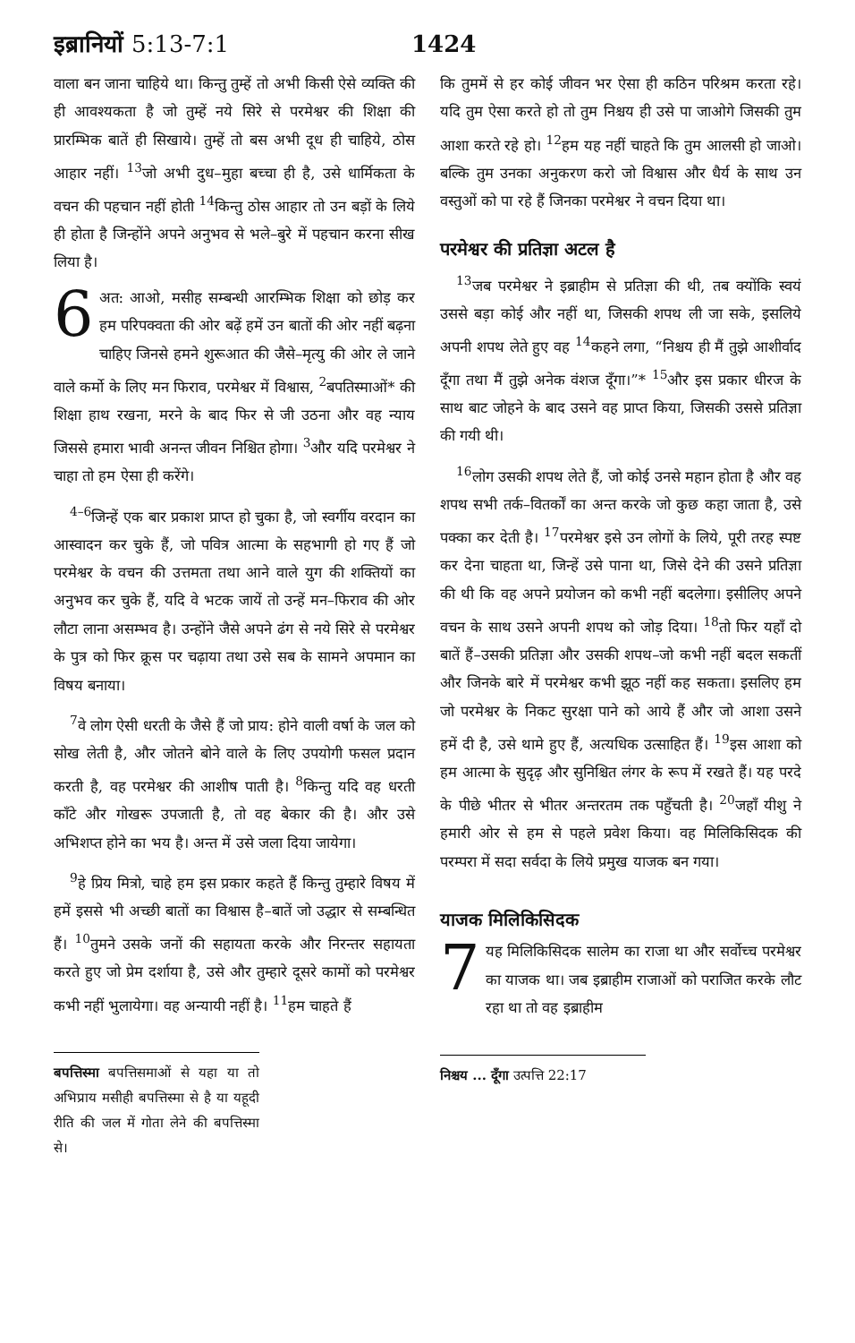इब्रानियों 5:13-7:1 1424
वाला बन जाना चाहिये था। किन्तु तुम्हें तो अभी किसी ऐसे व्यक्ति की ही आवश्यकता है जो तुम्हें नये सिरे से परमेश्वर की शिक्षा की प्रारम्भिक बातें ही सिखाये। तुम्हें तो बस अभी दूध ही चाहिये, ठोस आहार नहीं। <sup>13</sup>जो अभी दुध–मुहा बच्चा ही है, उसे धार्मिकता के वचन की पहचान नहीं होती <sup>14</sup>किन्तु ठोस आहार तो उन बड़ों के लिये ही होता है जिन्होंने अपने अनुभव से भले–बुरे में पहचान करना सीख लिया है।
6 अत: आओ, मसीह सम्बन्धी आरम्भिक शिक्षा को छोड़ कर हम परिपक्वता की ओर बढ़ें हमें उन बातों की ओर नहीं बढ़ना चाहिए जिनसे हमने शुरूआत की जैसे–मृत्यु की ओर ले जाने वाले कर्मो के लिए मन फिराव, परमेश्वर में विश्वास, <sup>2</sup>बपतिस्माओं* की शिक्षा हाथ रखना, मरने के बाद फिर से जी उठना और वह न्याय जिससे हमारा भावी अनन्त जीवन निश्चित होगा। <sup>3</sup>और यदि परमेश्वर ने चाहा तो हम ऐसा ही करेंगे।
<sup>4–6</sup>जिन्हें एक बार प्रकाश प्राप्त हो चुका है, जो स्वर्गीय वरदान का आस्वादन कर चुके हैं, जो पवित्र आत्मा के सहभागी हो गए हैं जो परमेश्वर के वचन की उत्तमता तथा आने वाले युग की शक्तियों का अनुभव कर चुके हैं, यदि वे भटक जायें तो उन्हें मन–फिराव की ओर लौटा लाना असम्भव है। उन्होंने जैसे अपने ढंग से नये सिरे से परमेश्वर के पुत्र को फिर क्रूस पर चढ़ाया तथा उसे सब के सामने अपमान का विषय बनाया।
<sup>7</sup> वे लोग ऐसी धरती के जैसे हैं जो प्राय: होने वाली वर्षा के जल को सोख लेती है, और जोतने बोने वाले के लिए उपयोगी फसल प्रदान करती है, वह परमेश्वर की आशीष पाती है। <sup>8</sup>किन्तु यदि वह धरती काँटे और गोखरू उपजाती है, तो वह बेकार की है। और उसे अभिशप्त होने का भय है। अन्त में उसे जला दिया जायेगा।
<sup>9</sup> हे प्रिय मित्रो, चाहे हम इस प्रकार कहते हैं किन्तु तुम्हारे विषय में हमें इससे भी अच्छी बातों का विश्वास है–बातें जो उद्धार से सम्बन्धित हैं। <sup>10</sup>तुमने उसके जनों की सहायता करके और निरन्तर सहायता करते हुए जो प्रेम दर्शाया है, उसे और तुम्हारे दूसरे कामों को परमेश्वर कभी नहीं भुलायेगा। वह अन्यायी नहीं है। <sup>11</sup>हम चाहते हैं
बपत्तिस्मा बपत्तिसमाओं से यहा या तो अभिप्राय मसीही बपत्तिस्मा से है या यहूदी रीति की जल में गोता लेने की बपत्तिस्मा से।
कि तुममें से हर कोई जीवन भर ऐसा ही कठिन परिश्रम करता रहे। यदि तुम ऐसा करते हो तो तुम निश्चय ही उसे पा जाओगे जिसकी तुम आशा करते रहे हो। <sup>12</sup>हम यह नहीं चाहते कि तुम आलसी हो जाओ। बल्कि तुम उनका अनुकरण करो जो विश्वास और धैर्य के साथ उन वस्तुओं को पा रहे हैं जिनका परमेश्वर ने वचन दिया था।
परमेश्वर की प्रतिज्ञा अटल है
<sup>13</sup> जब परमेश्वर ने इब्राहीम से प्रतिज्ञा की थी, तब क्योंकि स्वयं उससे बड़ा कोई और नहीं था, जिसकी शपथ ली जा सके, इसलिये अपनी शपथ लेते हुए वह <sup>14</sup>कहने लगा, “निश्चय ही मैं तुझे आशीर्वाद दूँगा तथा मैं तुझे अनेक वंशज दूँगा।”* <sup>15</sup>और इस प्रकार धीरज के साथ बाट जोहने के बाद उसने वह प्राप्त किया, जिसकी उससे प्रतिज्ञा की गयी थी।
<sup>16</sup> लोग उसकी शपथ लेते हैं, जो कोई उनसे महान होता है और वह शपथ सभी तर्क–वितर्कों का अन्त करके जो कुछ कहा जाता है, उसे पक्का कर देती है। <sup>17</sup>परमेश्वर इसे उन लोगों के लिये, पूरी तरह स्पष्ट कर देना चाहता था, जिन्हें उसे पाना था, जिसे देने की उसने प्रतिज्ञा की थी कि वह अपने प्रयोजन को कभी नहीं बदलेगा। इसीलिए अपने वचन के साथ उसने अपनी शपथ को जोड़ दिया। <sup>18</sup>तो फिर यहाँ दो बातें हैं–उसकी प्रतिज्ञा और उसकी शपथ–जो कभी नहीं बदल सकतीं और जिनके बारे में परमेश्वर कभी झूठ नहीं कह सकता। इसलिए हम जो परमेश्वर के निकट सुरक्षा पाने को आये हैं और जो आशा उसने हमें दी है, उसे थामे हुए हैं, अत्यधिक उत्साहित हैं। <sup>19</sup>इस आशा को हम आत्मा के सुदृढ़ और सुनिश्चित लंगर के रूप में रखते हैं। यह परदे के पीछे भीतर से भीतर अन्तरतम तक पहुँचती है। <sup>20</sup>जहाँ यीशु ने हमारी ओर से हम से पहले प्रवेश किया। वह मिलिकिसिदक की परम्परा में सदा सर्वदा के लिये प्रमुख याजक बन गया।
याजक मिलिकिसिदक
7 यह मिलिकिसिदक सालेम का राजा था और सर्वोच्च परमेश्वर का याजक था। जब इब्राहीम राजाओं को पराजित करके लौट रहा था तो वह इब्राहीम
निश्चय ... दूँगा उत्पत्ति 22:17